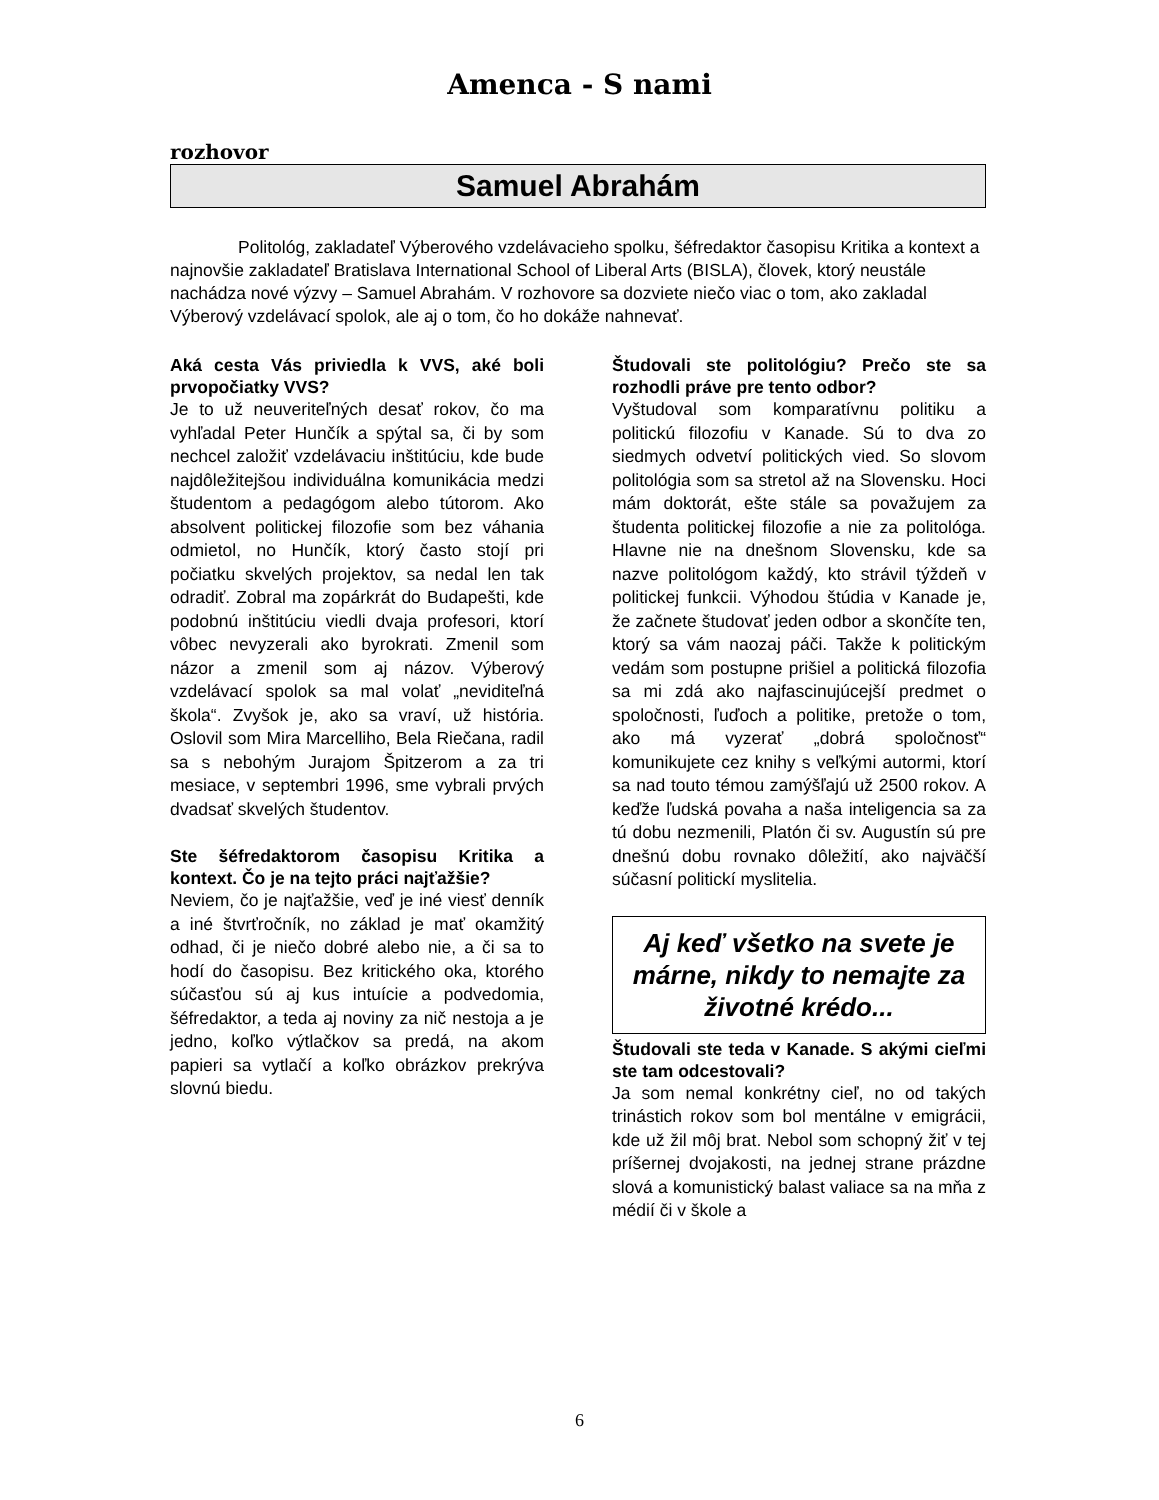Amenca - S nami
rozhovor
Samuel Abrahám
Politológ, zakladateľ Výberového vzdelávacieho spolku, šéfredaktor časopisu Kritika a kontext a najnovšie zakladateľ Bratislava International School of Liberal Arts (BISLA), človek, ktorý neustále nachádza nové výzvy – Samuel Abrahám. V rozhovore sa dozviete niečo viac o tom, ako zakladal Výberový vzdelávací spolok, ale aj o tom, čo ho dokáže nahnevať.
Aká cesta Vás priviedla k VVS, aké boli prvopočiatky VVS?
Je to už neuveriteľných desať rokov, čo ma vyhľadal Peter Hunčík a spýtal sa, či by som nechcel založiť vzdelávaciu inštitúciu, kde bude najdôležitejšou individuálna komunikácia medzi študentom a pedagógom alebo tútorom. Ako absolvent politickej filozofie som bez váhania odmietol, no Hunčík, ktorý často stojí pri počiatku skvelých projektov, sa nedal len tak odradiť. Zobral ma zopárkrát do Budapešti, kde podobnú inštitúciu viedli dvaja profesori, ktorí vôbec nevyzerali ako byrokrati. Zmenil som názor a zmenil som aj názov. Výberový vzdelávací spolok sa mal volať „neviditeľná škola“. Zvyšok je, ako sa vraví, už história. Oslovil som Mira Marcelliho, Bela Riečana, radil sa s nebohým Jurajom Špitzerom a za tri mesiace, v septembri 1996, sme vybrali prvých dvadsať skvelých študentov.
Ste šéfredaktorom časopisu Kritika a kontext. Čo je na tejto práci najťažšie?
Neviem, čo je najťažšie, veď je iné viesť denník a iné štvrťročník, no základ je mať okamžitý odhad, či je niečo dobré alebo nie, a či sa to hodí do časopisu. Bez kritického oka, ktorého súčasťou sú aj kus intuície a podvedomia, šéfredaktor, a teda aj noviny za nič nestoja a je jedno, koľko výtlačkov sa predá, na akom papieri sa vytlačí a koľko obrázkov prekrýva slovnú biedu.
Študovali ste politológiu? Prečo ste sa rozhodli práve pre tento odbor?
Vyštudoval som komparatívnu politiku a politickú filozofiu v Kanade. Sú to dva zo siedmych odvetví politických vied. So slovom politológia som sa stretol až na Slovensku. Hoci mám doktorát, ešte stále sa považujem za študenta politickej filozofie a nie za politológa. Hlavne nie na dnešnom Slovensku, kde sa nazve politológom každý, kto strávil týždeň v politickej funkcii. Výhodou štúdia v Kanade je, že začnete študovať jeden odbor a skončíte ten, ktorý sa vám naozaj páči. Takže k politickým vedám som postupne prišiel a politická filozofia sa mi zdá ako najfascinujúcejší predmet o spoločnosti, ľuďoch a politike, pretože o tom, ako má vyzerať „dobrá spoločnosť“ komunikujete cez knihy s veľkými autormi, ktorí sa nad touto témou zamýšľajú už 2500 rokov. A keďže ľudská povaha a naša inteligencia sa za tú dobu nezmenili, Platón či sv. Augustín sú pre dnešnú dobu rovnako dôležití, ako najväčší súčasní politickí myslitelia.
Aj keď všetko na svete je márne, nikdy to nemajte za životné krédo...
Študovali ste teda v Kanade. S akými cieľmi ste tam odcestovali?
Ja som nemal konkrétny cieľ, no od takých trinástich rokov som bol mentálne v emigrácii, kde už žil môj brat. Nebol som schopný žiť v tej príšernej dvojakosti, na jednej strane prázdne slová a komunistický balast valiace sa na mňa z médií či v škole a
6